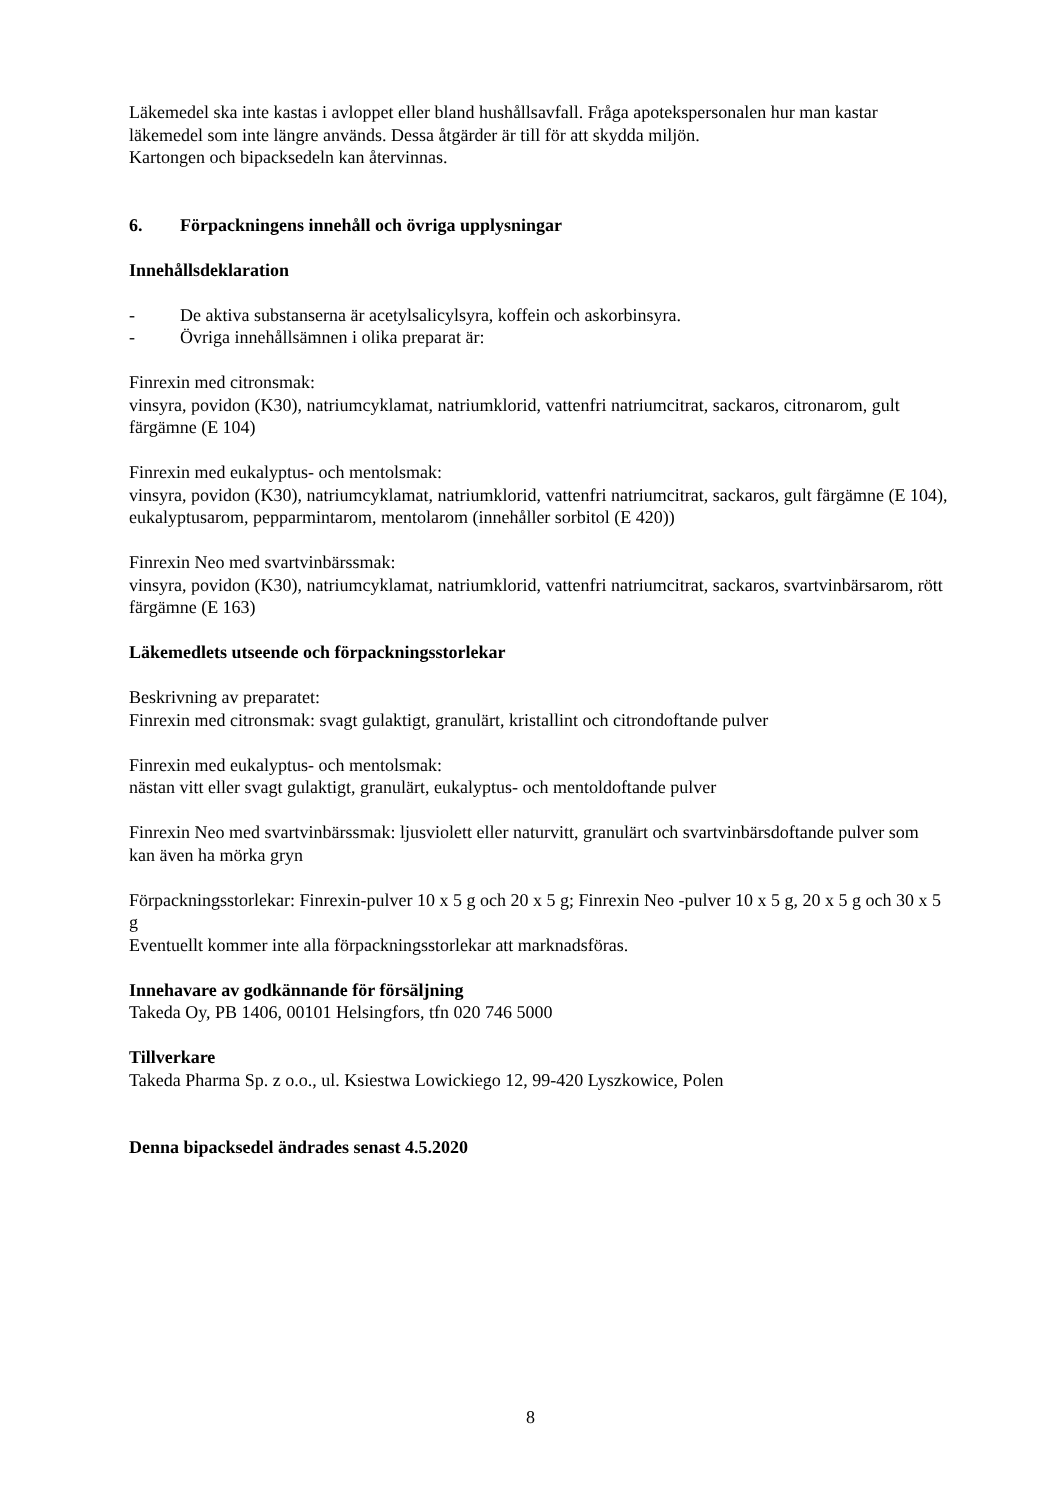Läkemedel ska inte kastas i avloppet eller bland hushållsavfall. Fråga apotekspersonalen hur man kastar läkemedel som inte längre används. Dessa åtgärder är till för att skydda miljön.
Kartongen och bipacksedeln kan återvinnas.
6. Förpackningens innehåll och övriga upplysningar
Innehållsdeklaration
- De aktiva substanserna är acetylsalicylsyra, koffein och askorbinsyra.
- Övriga innehållsämnen i olika preparat är:
Finrexin med citronsmak:
vinsyra, povidon (K30), natriumcyklamat, natriumklorid, vattenfri natriumcitrat, sackaros, citronarom, gult färgämne (E 104)
Finrexin med eukalyptus- och mentolsmak:
vinsyra, povidon (K30), natriumcyklamat, natriumklorid, vattenfri natriumcitrat, sackaros, gult färgämne (E 104), eukalyptusarom, pepparmintarom, mentolarom (innehåller sorbitol (E 420))
Finrexin Neo med svartvinbärssmak:
vinsyra, povidon (K30), natriumcyklamat, natriumklorid, vattenfri natriumcitrat, sackaros, svartvinbärsarom, rött färgämne (E 163)
Läkemedlets utseende och förpackningsstorlekar
Beskrivning av preparatet:
Finrexin med citronsmak: svagt gulaktigt, granulärt, kristallint och citrondoftande pulver
Finrexin med eukalyptus- och mentolsmak:
nästan vitt eller svagt gulaktigt, granulärt, eukalyptus- och mentoldoftande pulver
Finrexin Neo med svartvinbärssmak: ljusviolett eller naturvitt, granulärt och svartvinbärsdoftande pulver som kan även ha mörka gryn
Förpackningsstorlekar: Finrexin-pulver 10 x 5 g och 20 x 5 g; Finrexin Neo -pulver 10 x 5 g, 20 x 5 g och 30 x 5 g
Eventuellt kommer inte alla förpackningsstorlekar att marknadsföras.
Innehavare av godkännande för försäljning
Takeda Oy, PB 1406, 00101 Helsingfors, tfn 020 746 5000
Tillverkare
Takeda Pharma Sp. z o.o., ul. Ksiestwa Lowickiego 12, 99-420 Lyszkowice, Polen
Denna bipacksedel ändrades senast 4.5.2020
8